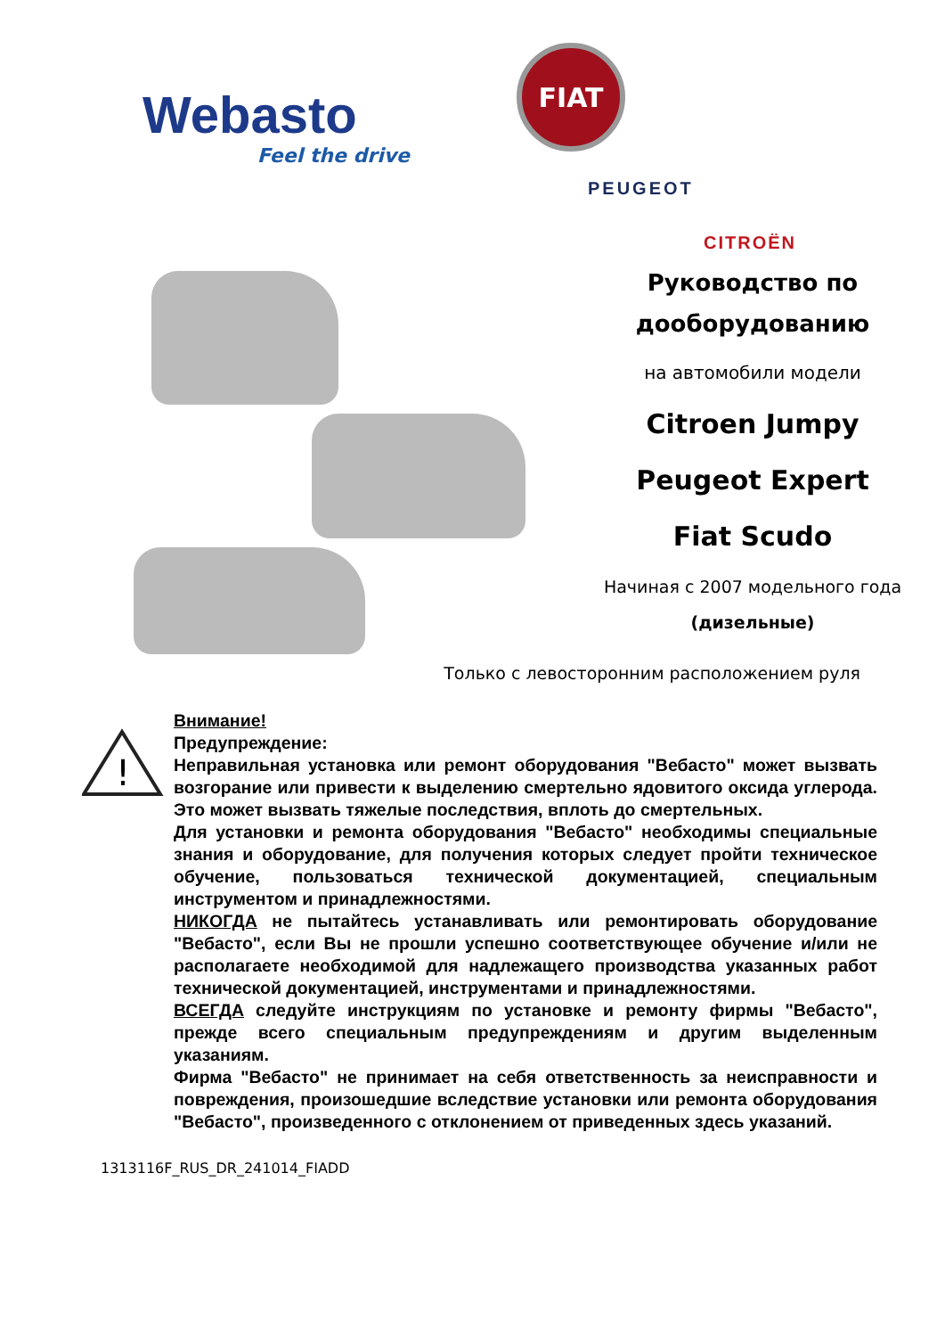Webasto
Feel the drive
FIAT
PEUGEOT
CITROËN
Руководство по
дооборудованию
на автомобили модели
Citroen Jumpy
Peugeot Expert
Fiat Scudo
Начиная с 2007 модельного года
(дизельные)
Только с левосторонним расположением руля
!
Внимание!
Предупреждение:
Неправильная установка или ремонт оборудования "Вебасто" может вызвать возгорание или привести к выделению смертельно ядовитого оксида углерода. Это может вызвать тяжелые последствия, вплоть до смертельных.
Для установки и ремонта оборудования "Вебасто" необходимы специальные знания и оборудование, для получения которых следует пройти техническое обучение, пользоваться технической документацией, специальным инструментом и принадлежностями.
НИКОГДА не пытайтесь устанавливать или ремонтировать оборудование "Вебасто", если Вы не прошли успешно соответствующее обучение и/или не располагаете необходимой для надлежащего производства указанных работ технической документацией, инструментами и принадлежностями.
ВСЕГДА следуйте инструкциям по установке и ремонту фирмы "Вебасто", прежде всего специальным предупреждениям и другим выделенным указаниям.
Фирма "Вебасто" не принимает на себя ответственность за неисправности и повреждения, произошедшие вследствие установки или ремонта оборудования "Вебасто", произведенного с отклонением от приведенных здесь указаний.
1313116F_RUS_DR_241014_FIADD